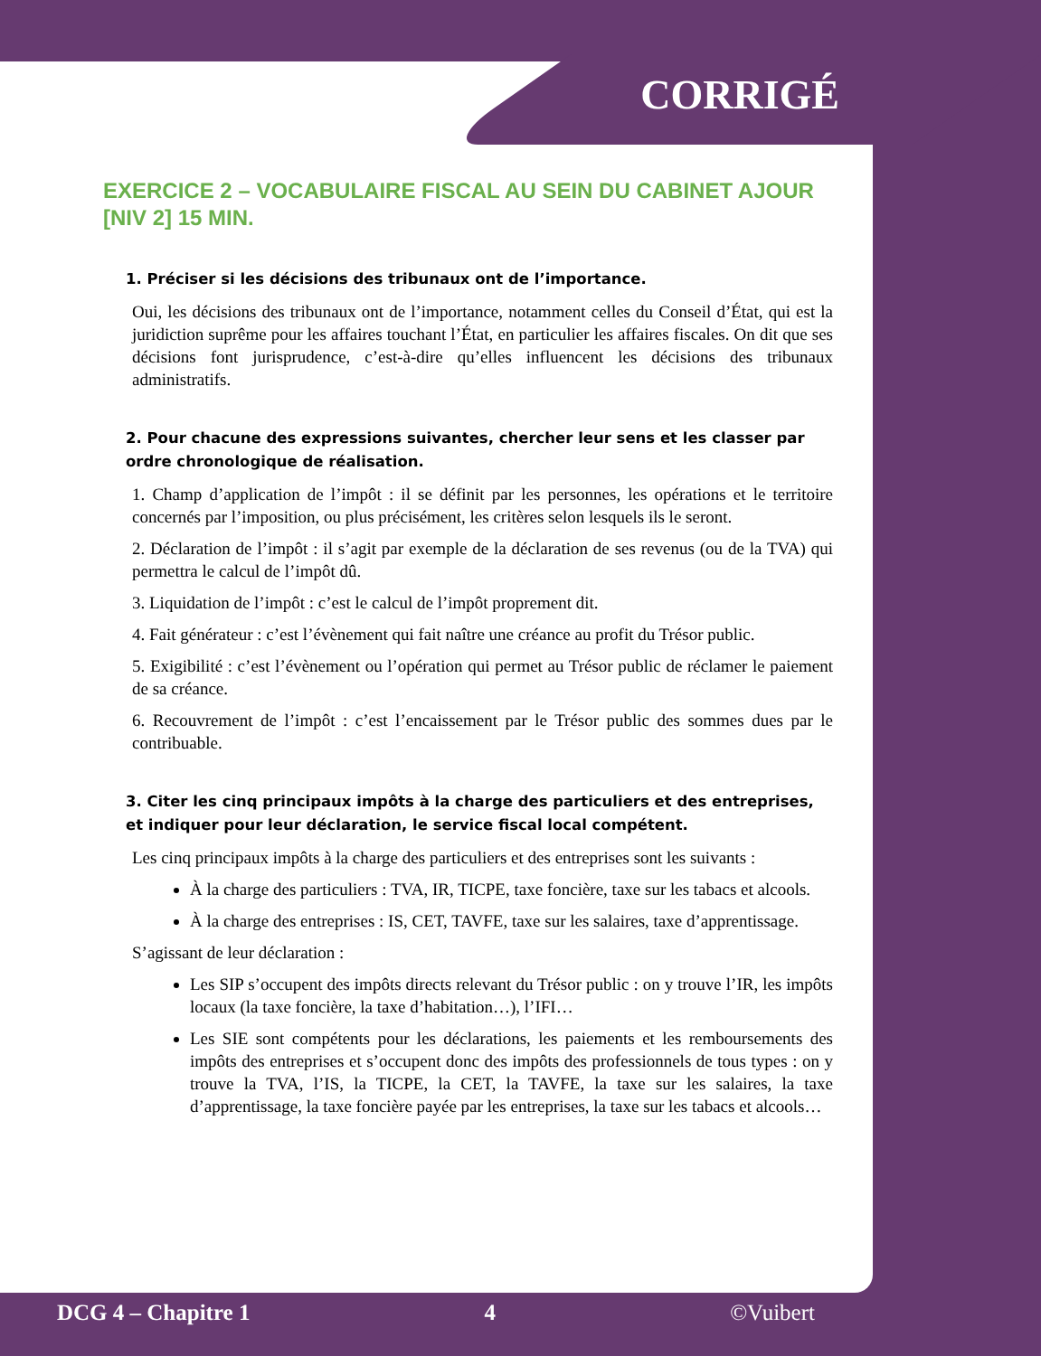CORRIGÉ
EXERCICE 2 – VOCABULAIRE FISCAL AU SEIN DU CABINET AJOUR [NIV 2] 15 MIN.
1. Préciser si les décisions des tribunaux ont de l’importance.
Oui, les décisions des tribunaux ont de l’importance, notamment celles du Conseil d’État, qui est la juridiction suprême pour les affaires touchant l’État, en particulier les affaires fiscales. On dit que ses décisions font jurisprudence, c’est-à-dire qu’elles influencent les décisions des tribunaux administratifs.
2. Pour chacune des expressions suivantes, chercher leur sens et les classer par ordre chronologique de réalisation.
1. Champ d’application de l’impôt : il se définit par les personnes, les opérations et le territoire concernés par l’imposition, ou plus précisément, les critères selon lesquels ils le seront.
2. Déclaration de l’impôt : il s’agit par exemple de la déclaration de ses revenus (ou de la TVA) qui permettra le calcul de l’impôt dû.
3. Liquidation de l’impôt : c’est le calcul de l’impôt proprement dit.
4. Fait générateur : c’est l’évènement qui fait naître une créance au profit du Trésor public.
5. Exigibilité : c’est l’évènement ou l’opération qui permet au Trésor public de réclamer le paiement de sa créance.
6. Recouvrement de l’impôt : c’est l’encaissement par le Trésor public des sommes dues par le contribuable.
3. Citer les cinq principaux impôts à la charge des particuliers et des entreprises, et indiquer pour leur déclaration, le service fiscal local compétent.
Les cinq principaux impôts à la charge des particuliers et des entreprises sont les suivants :
À la charge des particuliers : TVA, IR, TICPE, taxe foncière, taxe sur les tabacs et alcools.
À la charge des entreprises : IS, CET, TAVFE, taxe sur les salaires, taxe d’apprentissage.
S’agissant de leur déclaration :
Les SIP s’occupent des impôts directs relevant du Trésor public : on y trouve l’IR, les impôts locaux (la taxe foncière, la taxe d’habitation…), l’IFI…
Les SIE sont compétents pour les déclarations, les paiements et les remboursements des impôts des entreprises et s’occupent donc des impôts des professionnels de tous types : on y trouve la TVA, l’IS, la TICPE, la CET, la TAVFE, la taxe sur les salaires, la taxe d’apprentissage, la taxe foncière payée par les entreprises, la taxe sur les tabacs et alcools…
DCG 4 – Chapitre 1 4 ©Vuibert